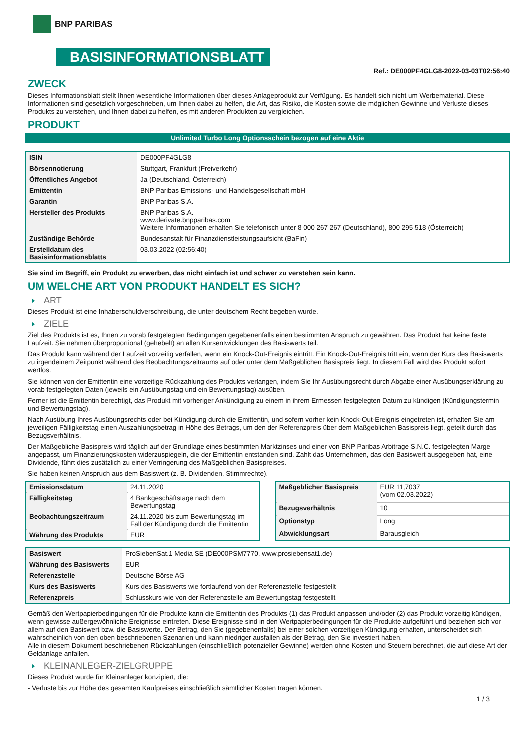BNP PARIBAS
BASISINFORMATIONSBLATT
Ref.: DE000PF4GLG8-2022-03-03T02:56:40
ZWECK
Dieses Informationsblatt stellt Ihnen wesentliche Informationen über dieses Anlageprodukt zur Verfügung. Es handelt sich nicht um Werbematerial. Diese Informationen sind gesetzlich vorgeschrieben, um Ihnen dabei zu helfen, die Art, das Risiko, die Kosten sowie die möglichen Gewinne und Verluste dieses Produkts zu verstehen, und Ihnen dabei zu helfen, es mit anderen Produkten zu vergleichen.
PRODUKT
Unlimited Turbo Long Optionsschein bezogen auf eine Aktie
| ISIN | DE000PF4GLG8 |
| Börsennotierung | Stuttgart, Frankfurt (Freiverkehr) |
| Öffentliches Angebot | Ja (Deutschland, Österreich) |
| Emittentin | BNP Paribas Emissions- und Handelsgesellschaft mbH |
| Garantin | BNP Paribas S.A. |
| Hersteller des Produkts | BNP Paribas S.A. www.derivate.bnpparibas.com Weitere Informationen erhalten Sie telefonisch unter 8 000 267 267 (Deutschland), 800 295 518 (Österreich) |
| Zuständige Behörde | Bundesanstalt für Finanzdienstleistungsaufsicht (BaFin) |
| Erstelldatum des Basisinformationsblatts | 03.03.2022 (02:56:40) |
Sie sind im Begriff, ein Produkt zu erwerben, das nicht einfach ist und schwer zu verstehen sein kann.
UM WELCHE ART VON PRODUKT HANDELT ES SICH?
ART
Dieses Produkt ist eine Inhaberschuldverschreibung, die unter deutschem Recht begeben wurde.
ZIELE
Ziel des Produkts ist es, Ihnen zu vorab festgelegten Bedingungen gegebenenfalls einen bestimmten Anspruch zu gewähren. Das Produkt hat keine feste Laufzeit. Sie nehmen überproportional (gehebelt) an allen Kursentwicklungen des Basiswerts teil.
Das Produkt kann während der Laufzeit vorzeitig verfallen, wenn ein Knock-Out-Ereignis eintritt. Ein Knock-Out-Ereignis tritt ein, wenn der Kurs des Basiswerts zu irgendeinem Zeitpunkt während des Beobachtungszeitraums auf oder unter dem Maßgeblichen Basispreis liegt. In diesem Fall wird das Produkt sofort wertlos.
Sie können von der Emittentin eine vorzeitige Rückzahlung des Produkts verlangen, indem Sie Ihr Ausübungsrecht durch Abgabe einer Ausübungserklärung zu vorab festgelegten Daten (jeweils ein Ausübungstag und ein Bewertungstag) ausüben.
Ferner ist die Emittentin berechtigt, das Produkt mit vorheriger Ankündigung zu einem in ihrem Ermessen festgelegten Datum zu kündigen (Kündigungstermin und Bewertungstag).
Nach Ausübung Ihres Ausübungsrechts oder bei Kündigung durch die Emittentin, und sofern vorher kein Knock-Out-Ereignis eingetreten ist, erhalten Sie am jeweiligen Fälligkeitstag einen Auszahlungsbetrag in Höhe des Betrags, um den der Referenzpreis über dem Maßgeblichen Basispreis liegt, geteilt durch das Bezugsverhältnis.
Der Maßgebliche Basispreis wird täglich auf der Grundlage eines bestimmten Marktzinses und einer von BNP Paribas Arbitrage S.N.C. festgelegten Marge angepasst, um Finanzierungskosten widerzuspiegeln, die der Emittentin entstanden sind. Zahlt das Unternehmen, das den Basiswert ausgegeben hat, eine Dividende, führt dies zusätzlich zu einer Verringerung des Maßgeblichen Basispreises.
Sie haben keinen Anspruch aus dem Basiswert (z. B. Dividenden, Stimmrechte).
| Emissionsdatum | 24.11.2020 |
| Fälligkeitstag | 4 Bankgeschäftstage nach dem Bewertungstag |
| Beobachtungszeitraum | 24.11.2020 bis zum Bewertungstag im Fall der Kündigung durch die Emittentin |
| Währung des Produkts | EUR |
| Maßgeblicher Basispreis | EUR 11,7037 (vom 02.03.2022) |
| Bezugsverhältnis | 10 |
| Optionstyp | Long |
| Abwicklungsart | Barausgleich |
| Basiswert | ProSiebenSat.1 Media SE (DE000PSM7770, www.prosiebensat1.de) |
| Währung des Basiswerts | EUR |
| Referenzstelle | Deutsche Börse AG |
| Kurs des Basiswerts | Kurs des Basiswerts wie fortlaufend von der Referenzstelle festgestellt |
| Referenzpreis | Schlusskurs wie von der Referenzstelle am Bewertungstag festgestellt |
Gemäß den Wertpapierbedingungen für die Produkte kann die Emittentin des Produkts (1) das Produkt anpassen und/oder (2) das Produkt vorzeitig kündigen, wenn gewisse außergewöhnliche Ereignisse eintreten. Diese Ereignisse sind in den Wertpapierbedingungen für die Produkte aufgeführt und beziehen sich vor allem auf den Basiswert bzw. die Basiswerte. Der Betrag, den Sie (gegebenenfalls) bei einer solchen vorzeitigen Kündigung erhalten, unterscheidet sich wahrscheinlich von den oben beschriebenen Szenarien und kann niedriger ausfallen als der Betrag, den Sie investiert haben.
Alle in diesem Dokument beschriebenen Rückzahlungen (einschließlich potenzieller Gewinne) werden ohne Kosten und Steuern berechnet, die auf diese Art der Geldanlage anfallen.
KLEINANLEGER-ZIELGRUPPE
Dieses Produkt wurde für Kleinanleger konzipiert, die:
- Verluste bis zur Höhe des gesamten Kaufpreises einschließlich sämtlicher Kosten tragen können.
1 / 3